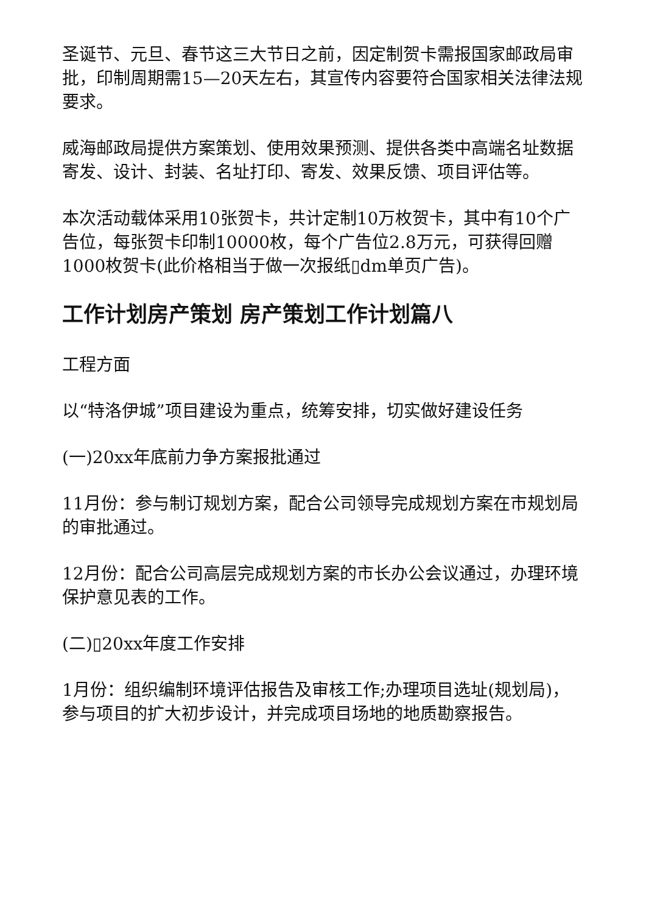圣诞节、元旦、春节这三大节日之前，因定制贺卡需报国家邮政局审批，印制周期需15—20天左右，其宣传内容要符合国家相关法律法规要求。
威海邮政局提供方案策划、使用效果预测、提供各类中高端名址数据寄发、设计、封装、名址打印、寄发、效果反馈、项目评估等。
本次活动载体采用10张贺卡，共计定制10万枚贺卡，其中有10个广告位，每张贺卡印制10000枚，每个广告位2.8万元，可获得回赠1000枚贺卡(此价格相当于做一次报纸▯dm单页广告)。
工作计划房产策划 房产策划工作计划篇八
工程方面
以“特洛伊城”项目建设为重点，统筹安排，切实做好建设任务
(一)20xx年底前力争方案报批通过
11月份：参与制订规划方案，配合公司领导完成规划方案在市规划局的审批通过。
12月份：配合公司高层完成规划方案的市长办公会议通过，办理环境保护意见表的工作。
(二)▯20xx年度工作安排
1月份：组织编制环境评估报告及审核工作;办理项目选址(规划局)，参与项目的扩大初步设计，并完成项目场地的地质勘察报告。